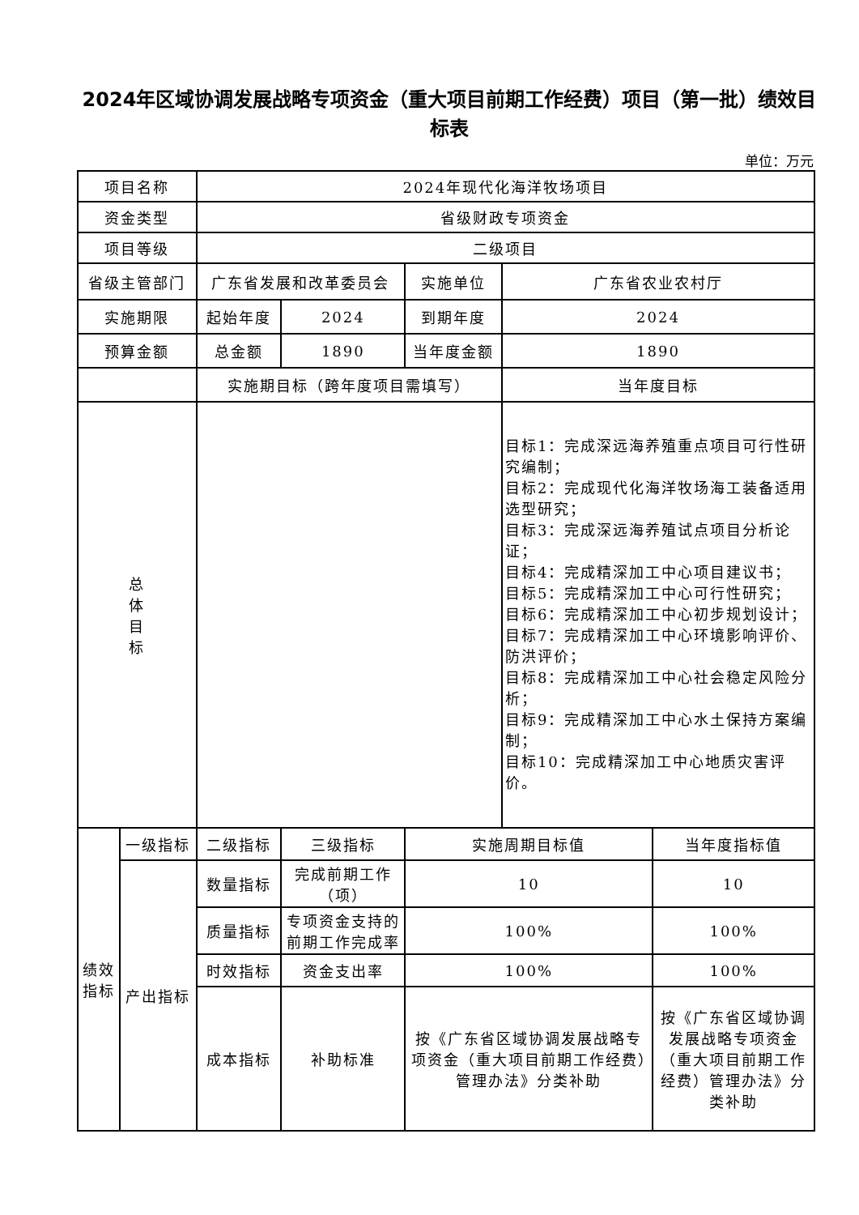2024年区域协调发展战略专项资金（重大项目前期工作经费）项目（第一批）绩效目标表
单位：万元
| 项目名称 | | 2024年现代化海洋牧场项目 | | | | |
| 资金类型 | | 省级财政专项资金 | | | | |
| 项目等级 | | 二级项目 | | | | |
| 省级主管部门 | | 广东省发展和改革委员会 | | 实施单位 | 广东省农业农村厅 | |
| 实施期限 | | 起始年度 | 2024 | 到期年度 | 2024 | |
| 预算金额 | | 总金额 | 1890 | 当年度金额 | 1890 | |
| | | 实施期目标（跨年度项目需填写） | | | 当年度目标 | |
| 总 体 目 标 | | | | | 目标1：完成深远海养殖重点项目可行性研究编制； 目标2：完成现代化海洋牧场海工装备适用选型研究； 目标3：完成深远海养殖试点项目分析论证； 目标4：完成精深加工中心项目建议书； 目标5：完成精深加工中心可行性研究； 目标6：完成精深加工中心初步规划设计； 目标7：完成精深加工中心环境影响评价、防洪评价； 目标8：完成精深加工中心社会稳定风险分析； 目标9：完成精深加工中心水土保持方案编制； 目标10：完成精深加工中心地质灾害评价。 | |
| 绩效 指标 | 一级指标 | 二级指标 | 三级指标 | 实施周期目标值 | | 当年度指标值 |
| | 产出指标 | 数量指标 | 完成前期工作（项） | 10 | | 10 |
| | | 质量指标 | 专项资金支持的前期工作完成率 | 100% | | 100% |
| | | 时效指标 | 资金支出率 | 100% | | 100% |
| | | 成本指标 | 补助标准 | 按《广东省区域协调发展战略专项资金（重大项目前期工作经费）管理办法》分类补助 | | 按《广东省区域协调发展战略专项资金（重大项目前期工作经费）管理办法》分类补助 |